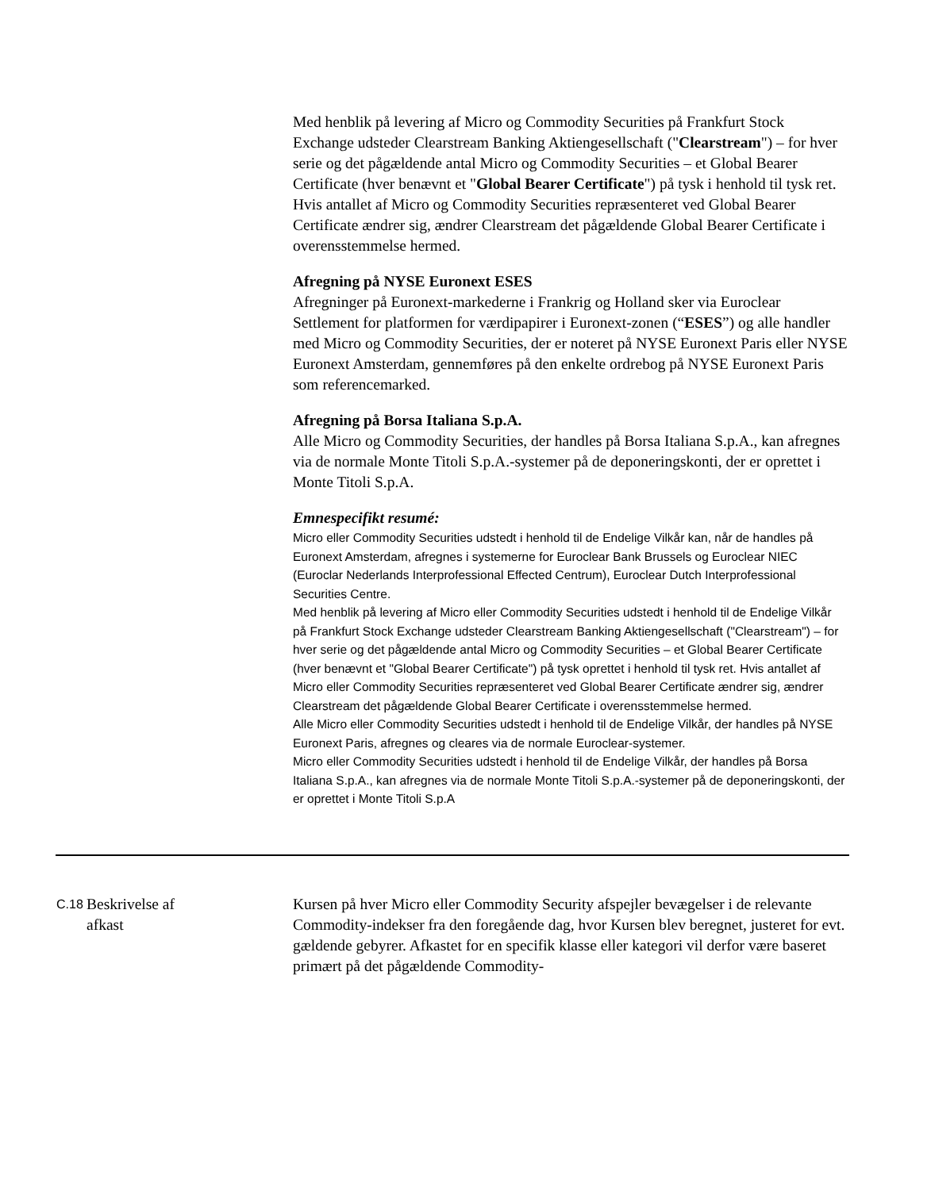| | | Med henblik på levering af Micro og Commodity Securities på Frankfurt Stock Exchange udsteder Clearstream Banking Aktiengesellschaft (" Clearstream ") – for hver serie og det pågældende antal Micro og Commodity Securities – et Global Bearer Certificate (hver benævnt et " Global Bearer Certificate ") på tysk i henhold til tysk ret. Hvis antallet af Micro og Commodity Securities repræsenteret ved Global Bearer Certificate ændrer sig, ændrer Clearstream det pågældende Global Bearer Certificate i overensstemmelse hermed. Afregning på NYSE Euronext ESES Afregninger på Euronext-markederne i Frankrig og Holland sker via Euroclear Settlement for platformen for værdipapirer i Euronext-zonen (“ ESES ”) og alle handler med Micro og Commodity Securities, der er noteret på NYSE Euronext Paris eller NYSE Euronext Amsterdam, gennemføres på den enkelte ordrebog på NYSE Euronext Paris som referencemarked. Afregning på Borsa Italiana S.p.A. Alle Micro og Commodity Securities, der handles på Borsa Italiana S.p.A., kan afregnes via de normale Monte Titoli S.p.A.-systemer på de deponeringskonti, der er oprettet i Monte Titoli S.p.A. Emnespecifikt resumé: Micro eller Commodity Securities udstedt i henhold til de Endelige Vilkår kan, når de handles på Euronext Amsterdam, afregnes i systemerne for Euroclear Bank Brussels og Euroclear NIEC (Euroclar Nederlands Interprofessional Effected Centrum), Euroclear Dutch Interprofessional Securities Centre. Med henblik på levering af Micro eller Commodity Securities udstedt i henhold til de Endelige Vilkår på Frankfurt Stock Exchange udsteder Clearstream Banking Aktiengesellschaft ("Clearstream") – for hver serie og det pågældende antal Micro og Commodity Securities – et Global Bearer Certificate (hver benævnt et "Global Bearer Certificate") på tysk oprettet i henhold til tysk ret. Hvis antallet af Micro eller Commodity Securities repræsenteret ved Global Bearer Certificate ændrer sig, ændrer Clearstream det pågældende Global Bearer Certificate i overensstemmelse hermed. Alle Micro eller Commodity Securities udstedt i henhold til de Endelige Vilkår, der handles på NYSE Euronext Paris, afregnes og cleares via de normale Euroclear-systemer. Micro eller Commodity Securities udstedt i henhold til de Endelige Vilkår, der handles på Borsa Italiana S.p.A., kan afregnes via de normale Monte Titoli S.p.A.-systemer på de deponeringskonti, der er oprettet i Monte Titoli S.p.A |
| C.18 | Beskrivelse af afkast | Kursen på hver Micro eller Commodity Security afspejler bevægelser i de relevante Commodity-indekser fra den foregående dag, hvor Kursen blev beregnet, justeret for evt. gældende gebyrer. Afkastet for en specifik klasse eller kategori vil derfor være baseret primært på det pågældende Commodity- |